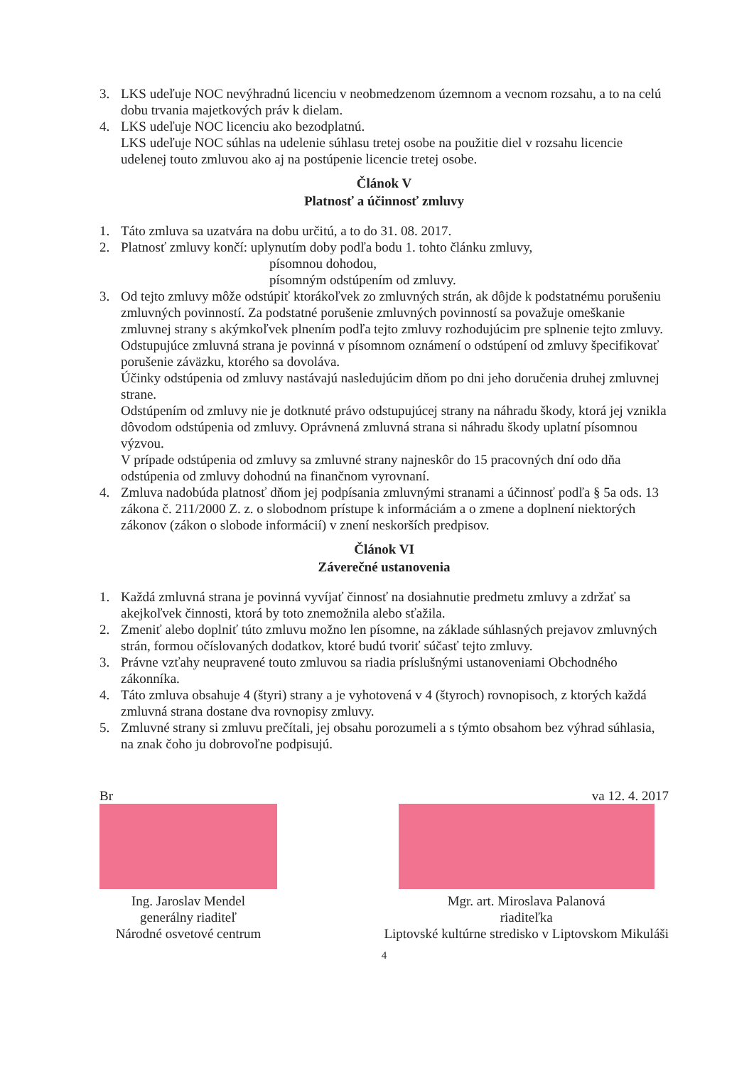3. LKS udeľuje NOC nevýhradnú licenciu v neobmedzenom územnom a vecnom rozsahu, a to na celú dobu trvania majetkových práv k dielam.
4. LKS udeľuje NOC licenciu ako bezodplatnú.
LKS udeľuje NOC súhlas na udelenie súhlasu tretej osobe na použitie diel v rozsahu licencie udelenej touto zmluvou ako aj na postúpenie licencie tretej osobe.
Článok V
Platnosť a účinnosť zmluvy
1. Táto zmluva sa uzatvára na dobu určitú, a to do 31. 08. 2017.
2. Platnosť zmluvy končí: uplynutím doby podľa bodu 1. tohto článku zmluvy,
           písomnou dohodou,
           písomným odstúpením od zmluvy.
3. Od tejto zmluvy môže odstúpiť ktorákoľvek zo zmluvných strán, ak dôjde k podstatnému porušeniu zmluvných povinností. Za podstatné porušenie zmluvných povinností sa považuje omeškanie zmluvnej strany s akýmkoľvek plnením podľa tejto zmluvy rozhodujúcim pre splnenie tejto zmluvy.
Odstupujúce zmluvná strana je povinná v písomnom oznámení o odstúpení od zmluvy špecifikovať porušenie záväzku, ktorého sa dovoláva.
Účinky odstúpenia od zmluvy nastávajú nasledujúcim dňom po dni jeho doručenia druhej zmluvnej strane.
Odstúpením od zmluvy nie je dotknuté právo odstupujúcej strany na náhradu škody, ktorá jej vznikla dôvodom odstúpenia od zmluvy. Oprávnená zmluvná strana si náhradu škody uplatní písomnou výzvou.
V prípade odstúpenia od zmluvy sa zmluvné strany najneskôr do 15 pracovných dní odo dňa odstúpenia od zmluvy dohodnú na finančnom vyrovnaní.
4. Zmluva nadobúda platnosť dňom jej podpísania zmluvnými stranami a účinnosť podľa § 5a ods. 13 zákona č. 211/2000 Z. z. o slobodnom prístupe k informáciám a o zmene a doplnení niektorých zákonov (zákon o slobode informácií) v znení neskorších predpisov.
Článok VI
Záverečné ustanovenia
1. Každá zmluvná strana je povinná vyvíjať činnosť na dosiahnutie predmetu zmluvy a zdržať sa akejkoľvek činnosti, ktorá by toto znemožnila alebo sťažila.
2. Zmeniť alebo doplniť túto zmluvu možno len písomne, na základe súhlasných prejavov zmluvných strán, formou očíslovaných dodatkov, ktoré budú tvoriť súčasť tejto zmluvy.
3. Právne vzťahy neupravené touto zmluvou sa riadia príslušnými ustanoveniami Obchodného zákonníka.
4. Táto zmluva obsahuje 4 (štyri) strany a je vyhotovená v 4 (štyroch) rovnopisoch, z ktorých každá zmluvná strana dostane dva rovnopisy zmluvy.
5. Zmluvné strany si zmluvu prečítali, jej obsahu porozumeli a s týmto obsahom bez výhrad súhlasia, na znak čoho ju dobrovoľne podpisujú.
Br
Ing. Jaroslav Mendel
generálny riaditeľ
Národné osvetové centrum
va 12. 4. 2017
Mgr. art. Miroslava Palanová
riaditeľka
Liptovské kultúrne stredisko v Liptovskom Mikuláši
4